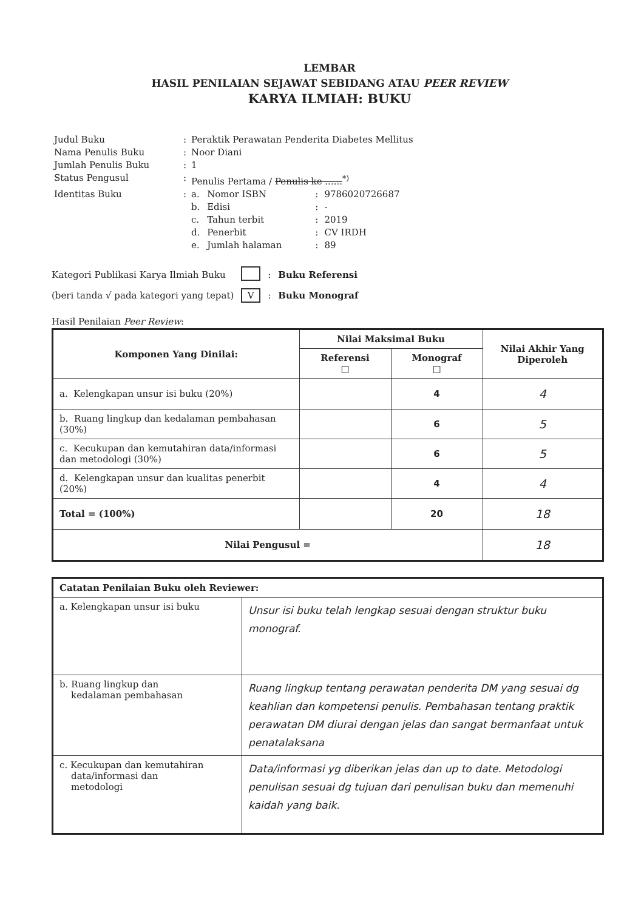LEMBAR
HASIL PENILAIAN SEJAWAT SEBIDANG ATAU PEER REVIEW
KARYA ILMIAH: BUKU
| Judul Buku | : | Peraktik Perawatan Penderita Diabetes Mellitus | | | |
| Nama Penulis Buku | : | Noor Diani | | | |
| Jumlah Penulis Buku | : | 1 | | | |
| Status Pengusul | : | Penulis Pertama / Penulis ke ......<sup>*)</sup> | | | |
| Identitas Buku | : | a. | Nomor ISBN | : | 9786020726687 |
| | | b. | Edisi | : | - |
| | | c. | Tahun terbit | : | 2019 |
| | | d. | Penerbit | : | CV IRDH |
| | | e. | Jumlah halaman | : | 89 |
| Kategori Publikasi Karya Ilmiah Buku | | : | Buku Referensi |
| (beri tanda √ pada kategori yang tepat) | V | : | Buku Monograf |
Hasil Penilaian Peer Review:
| Komponen Yang Dinilai: | Nilai Maksimal Buku | | Nilai Akhir Yang Diperoleh |
| --- | --- | --- | --- |
| | Referensi □ | Monograf □ | |
| a. Kelengkapan unsur isi buku (20%) | | 4 | 4 |
| b. Ruang lingkup dan kedalaman pembahasan (30%) | | 6 | 5 |
| c. Kecukupan dan kemutahiran data/informasi dan metodologi (30%) | | 6 | 5 |
| d. Kelengkapan unsur dan kualitas penerbit (20%) | | 4 | 4 |
| Total = (100%) | | 20 | 18 |
| Nilai Pengusul = | | | 18 |
| Catatan Penilaian Buku oleh Reviewer: | |
| --- | --- |
| a. Kelengkapan unsur isi buku | Unsur isi buku telah lengkap sesuai dengan struktur buku monograf. |
| b. Ruang lingkup dan kedalaman pembahasan | Ruang lingkup tentang perawatan penderita DM yang sesuai dg keahlian dan kompetensi penulis. Pembahasan tentang praktik perawatan DM diurai dengan jelas dan sangat bermanfaat untuk penatalaksana |
| c. Kecukupan dan kemutahiran data/informasi dan metodologi | Data/informasi yg diberikan jelas dan up to date. Metodologi penulisan sesuai dg tujuan dari penulisan buku dan memenuhi kaidah yang baik. |